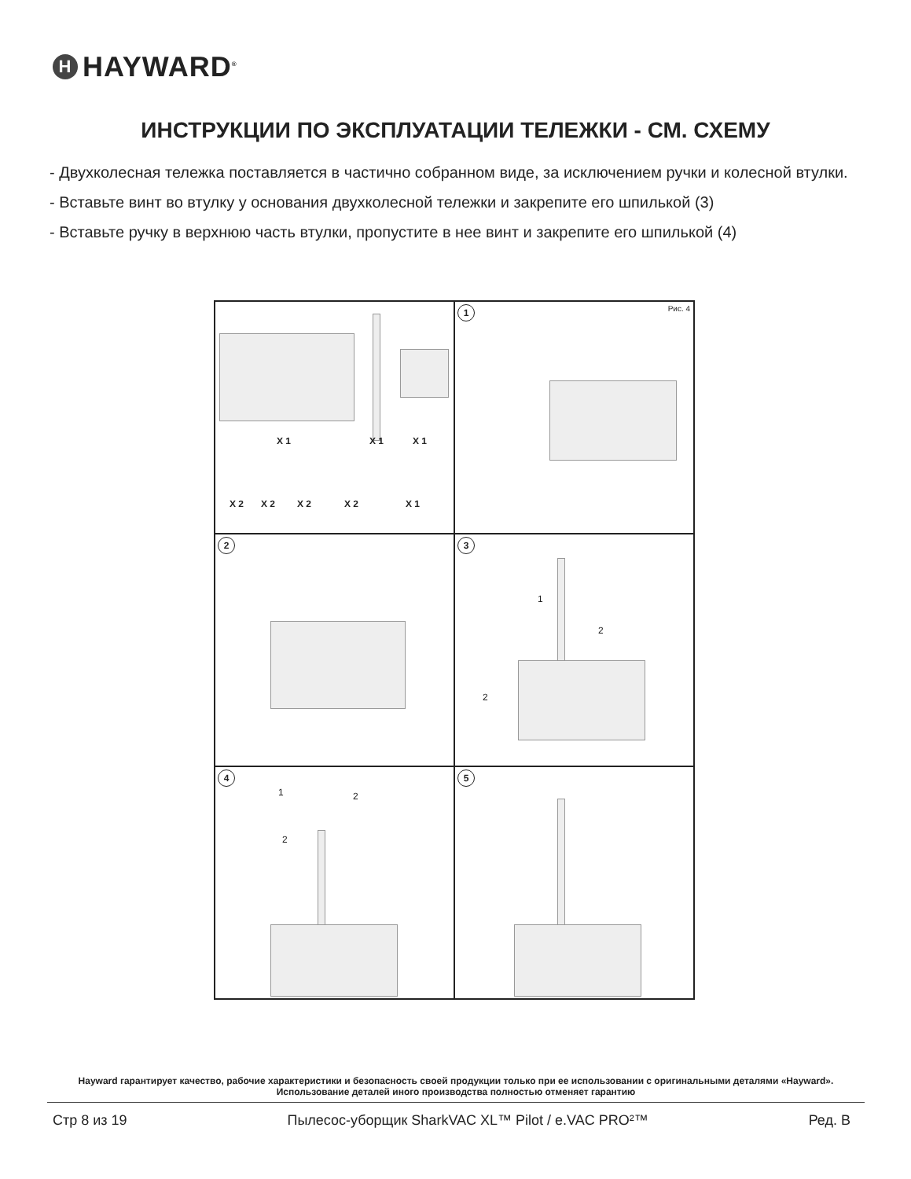H HAYWARD<sup>®</sup>
ИНСТРУКЦИИ ПО ЭКСПЛУАТАЦИИ ТЕЛЕЖКИ - СМ. СХЕМУ
- Двухколесная тележка поставляется в частично собранном виде, за исключением ручки и колесной втулки.
- Вставьте винт во втулку у основания двухколесной тележки и закрепите его шпилькой (3)
- Вставьте ручку в верхнюю часть втулки, пропустите в нее винт и закрепите его шпилькой (4)
X 1 X 1 X 1
X 2 X 2 X 2 X 2 X 1
1 Рис. 4
2
3
1
2
2
4
1 2
2
5
Hayward гарантирует качество, рабочие характеристики и безопасность своей продукции только при ее использовании с оригинальными деталями «Hayward». Использование деталей иного производства полностью отменяет гарантию
Стр 8 из 19 Пылесос-уборщик SharkVAC XL™ Pilot / e.VAC PRO²™ Ред. B